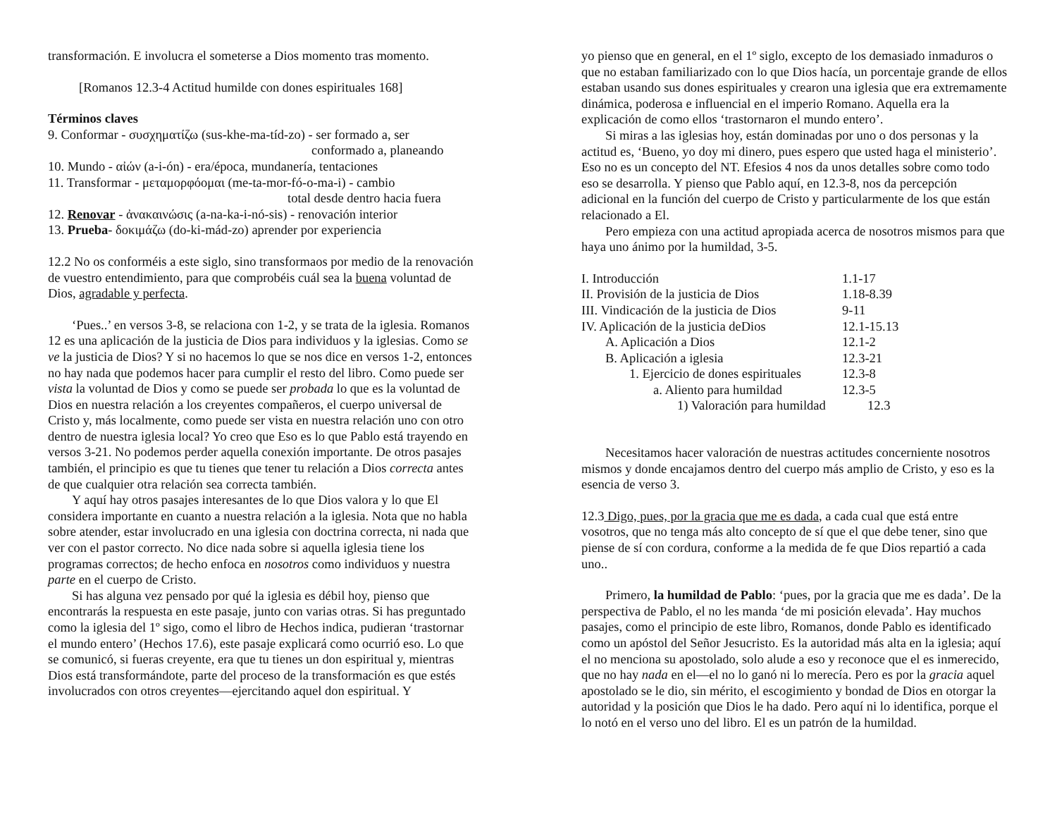transformación. E involucra el someterse a Dios momento tras momento.
[Romanos 12.3-4 Actitud humilde con dones espirituales 168]
Términos claves
9. Conformar - συσχηματίζω (sus-khe-ma-tíd-zo) - ser formado a, ser
conformado a, planeando
10. Mundo - αἰών (a-i-ón) - era/época, mundanería, tentaciones
11. Transformar - μεταμορφόομαι (me-ta-mor-fó-o-ma-i) - cambio
total desde dentro hacia fuera
12. Renovar - ἀνακαινώσις (a-na-ka-i-nó-sis) - renovación interior
13. Prueba- δοκιμάζω (do-ki-mád-zo) aprender por experiencia
12.2 No os conforméis a este siglo, sino transformaos por medio de la renovación de vuestro entendimiento, para que comprobéis cuál sea la buena voluntad de Dios, agradable y perfecta.
‘Pues..’ en versos 3-8, se relaciona con 1-2, y se trata de la iglesia. Romanos 12 es una aplicación de la justicia de Dios para individuos y la iglesias. Como se ve la justicia de Dios? Y si no hacemos lo que se nos dice en versos 1-2, entonces no hay nada que podemos hacer para cumplir el resto del libro. Como puede ser vista la voluntad de Dios y como se puede ser probada lo que es la voluntad de Dios en nuestra relación a los creyentes compañeros, el cuerpo universal de Cristo y, más localmente, como puede ser vista en nuestra relación uno con otro dentro de nuestra iglesia local? Yo creo que Eso es lo que Pablo está trayendo en versos 3-21. No podemos perder aquella conexión importante. De otros pasajes también, el principio es que tu tienes que tener tu relación a Dios correcta antes de que cualquier otra relación sea correcta también.
Y aquí hay otros pasajes interesantes de lo que Dios valora y lo que El considera importante en cuanto a nuestra relación a la iglesia. Nota que no habla sobre atender, estar involucrado en una iglesia con doctrina correcta, ni nada que ver con el pastor correcto. No dice nada sobre si aquella iglesia tiene los programas correctos; de hecho enfoca en nosotros como individuos y nuestra parte en el cuerpo de Cristo.
Si has alguna vez pensado por qué la iglesia es débil hoy, pienso que encontrarás la respuesta en este pasaje, junto con varias otras. Si has preguntado como la iglesia del 1º sigo, como el libro de Hechos indica, pudieran ‘trastornar el mundo entero’ (Hechos 17.6), este pasaje explicará como ocurrió eso. Lo que se comunicó, si fueras creyente, era que tu tienes un don espiritual y, mientras Dios está transformándote, parte del proceso de la transformación es que estés involucrados con otros creyentes—ejercitando aquel don espiritual. Y
yo pienso que en general, en el 1º siglo, excepto de los demasiado inmaduros o que no estaban familiarizado con lo que Dios hacía, un porcentaje grande de ellos estaban usando sus dones espirituales y crearon una iglesia que era extremamente dinámica, poderosa e influencial en el imperio Romano. Aquella era la explicación de como ellos ‘trastornaron el mundo entero’.
Si miras a las iglesias hoy, están dominadas por uno o dos personas y la actitud es, ‘Bueno, yo doy mi dinero, pues espero que usted haga el ministerio’. Eso no es un concepto del NT. Efesios 4 nos da unos detalles sobre como todo eso se desarrolla. Y pienso que Pablo aquí, en 12.3-8, nos da percepción adicional en la función del cuerpo de Cristo y particularmente de los que están relacionado a El.
Pero empieza con una actitud apropiada acerca de nosotros mismos para que haya uno ánimo por la humildad, 3-5.
I. Introducción 1.1-17
II. Provisión de la justicia de Dios 1.18-8.39
III. Vindicación de la justicia de Dios 9-11
IV. Aplicación de la justicia deDios 12.1-15.13
A. Aplicación a Dios 12.1-2
B. Aplicación a iglesia 12.3-21
1. Ejercicio de dones espirituales 12.3-8
a. Aliento para humildad 12.3-5
1) Valoración para humildad 12.3
Necesitamos hacer valoración de nuestras actitudes concerniente nosotros mismos y donde encajamos dentro del cuerpo más amplio de Cristo, y eso es la esencia de verso 3.
12.3 Digo, pues, por la gracia que me es dada, a cada cual que está entre vosotros, que no tenga más alto concepto de sí que el que debe tener, sino que piense de sí con cordura, conforme a la medida de fe que Dios repartió a cada uno..
Primero, la humildad de Pablo: ‘pues, por la gracia que me es dada’. De la perspectiva de Pablo, el no les manda ‘de mi posición elevada’. Hay muchos pasajes, como el principio de este libro, Romanos, donde Pablo es identificado como un apóstol del Señor Jesucristo. Es la autoridad más alta en la iglesia; aquí el no menciona su apostolado, solo alude a eso y reconoce que el es inmerecido, que no hay nada en el—el no lo ganó ni lo merecía. Pero es por la gracia aquel apostolado se le dio, sin mérito, el escogimiento y bondad de Dios en otorgar la autoridad y la posición que Dios le ha dado. Pero aquí ni lo identifica, porque el lo notó en el verso uno del libro. El es un patrón de la humildad.